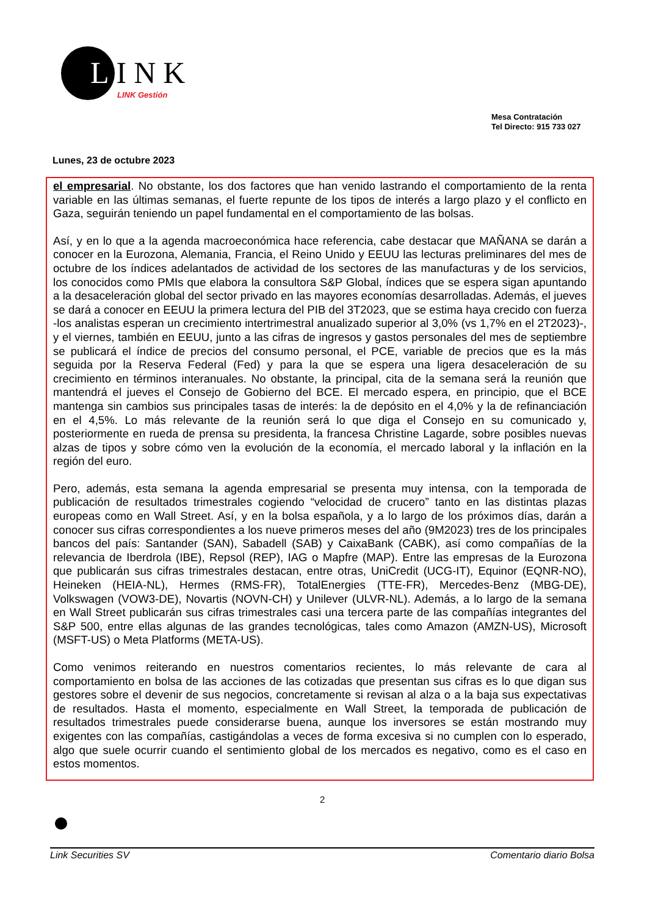LINK
LINK Gestión
Mesa Contratación
Tel Directo: 915 733 027
Lunes, 23 de octubre 2023
el empresarial. No obstante, los dos factores que han venido lastrando el comportamiento de la renta variable en las últimas semanas, el fuerte repunte de los tipos de interés a largo plazo y el conflicto en Gaza, seguirán teniendo un papel fundamental en el comportamiento de las bolsas.
Así, y en lo que a la agenda macroeconómica hace referencia, cabe destacar que MAÑANA se darán a conocer en la Eurozona, Alemania, Francia, el Reino Unido y EEUU las lecturas preliminares del mes de octubre de los índices adelantados de actividad de los sectores de las manufacturas y de los servicios, los conocidos como PMIs que elabora la consultora S&P Global, índices que se espera sigan apuntando a la desaceleración global del sector privado en las mayores economías desarrolladas. Además, el jueves se dará a conocer en EEUU la primera lectura del PIB del 3T2023, que se estima haya crecido con fuerza -los analistas esperan un crecimiento intertrimestral anualizado superior al 3,0% (vs 1,7% en el 2T2023)-, y el viernes, también en EEUU, junto a las cifras de ingresos y gastos personales del mes de septiembre se publicará el índice de precios del consumo personal, el PCE, variable de precios que es la más seguida por la Reserva Federal (Fed) y para la que se espera una ligera desaceleración de su crecimiento en términos interanuales. No obstante, la principal, cita de la semana será la reunión que mantendrá el jueves el Consejo de Gobierno del BCE. El mercado espera, en principio, que el BCE mantenga sin cambios sus principales tasas de interés: la de depósito en el 4,0% y la de refinanciación en el 4,5%. Lo más relevante de la reunión será lo que diga el Consejo en su comunicado y, posteriormente en rueda de prensa su presidenta, la francesa Christine Lagarde, sobre posibles nuevas alzas de tipos y sobre cómo ven la evolución de la economía, el mercado laboral y la inflación en la región del euro.
Pero, además, esta semana la agenda empresarial se presenta muy intensa, con la temporada de publicación de resultados trimestrales cogiendo “velocidad de crucero” tanto en las distintas plazas europeas como en Wall Street. Así, y en la bolsa española, y a lo largo de los próximos días, darán a conocer sus cifras correspondientes a los nueve primeros meses del año (9M2023) tres de los principales bancos del país: Santander (SAN), Sabadell (SAB) y CaixaBank (CABK), así como compañías de la relevancia de Iberdrola (IBE), Repsol (REP), IAG o Mapfre (MAP). Entre las empresas de la Eurozona que publicarán sus cifras trimestrales destacan, entre otras, UniCredit (UCG-IT), Equinor (EQNR-NO), Heineken (HEIA-NL), Hermes (RMS-FR), TotalEnergies (TTE-FR), Mercedes-Benz (MBG-DE), Volkswagen (VOW3-DE), Novartis (NOVN-CH) y Unilever (ULVR-NL). Además, a lo largo de la semana en Wall Street publicarán sus cifras trimestrales casi una tercera parte de las compañías integrantes del S&P 500, entre ellas algunas de las grandes tecnológicas, tales como Amazon (AMZN-US), Microsoft (MSFT-US) o Meta Platforms (META-US).
Como venimos reiterando en nuestros comentarios recientes, lo más relevante de cara al comportamiento en bolsa de las acciones de las cotizadas que presentan sus cifras es lo que digan sus gestores sobre el devenir de sus negocios, concretamente si revisan al alza o a la baja sus expectativas de resultados. Hasta el momento, especialmente en Wall Street, la temporada de publicación de resultados trimestrales puede considerarse buena, aunque los inversores se están mostrando muy exigentes con las compañías, castigándolas a veces de forma excesiva si no cumplen con lo esperado, algo que suele ocurrir cuando el sentimiento global de los mercados es negativo, como es el caso en estos momentos.
2
Link Securities SV Comentario diario Bolsa